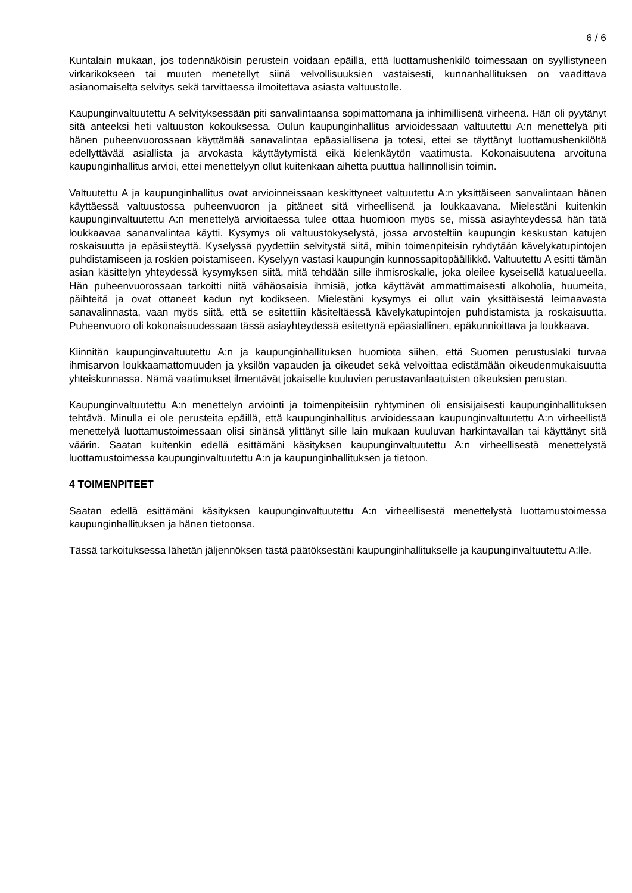6 / 6
Kuntalain mukaan, jos todennäköisin perustein voidaan epäillä, että luottamushenkilö toimessaan on syyllistyneen virkarikokseen tai muuten menetellyt siinä velvollisuuksien vastaisesti, kunnanhallituksen on vaadittava asianomaiselta selvitys sekä tarvittaessa ilmoitettava asiasta valtuustolle.
Kaupunginvaltuutettu A selvityksessään piti sanvalintaansa sopimattomana ja inhimillisenä virheenä. Hän oli pyytänyt sitä anteeksi heti valtuuston kokouksessa. Oulun kaupunginhallitus arvioidessaan valtuutettu A:n menettelyä piti hänen puheenvuorossaan käyttämää sanavalintaa epäasiallisena ja totesi, ettei se täyttänyt luottamushenkilöltä edellyttävää asiallista ja arvokasta käyttäytymistä eikä kielenkäytön vaatimusta. Kokonaisuutena arvoituna kaupunginhallitus arvioi, ettei menettelyyn ollut kuitenkaan aihetta puuttua hallinnollisin toimin.
Valtuutettu A ja kaupunginhallitus ovat arvioinneissaan keskittyneet valtuutettu A:n yksittäiseen sanvalintaan hänen käyttäessä valtuustossa puheenvuoron ja pitäneet sitä virheellisenä ja loukkaavana. Mielestäni kuitenkin kaupunginvaltuutettu A:n menettelyä arvioitaessa tulee ottaa huomioon myös se, missä asiayhteydessä hän tätä loukkaavaa sananvalintaa käytti. Kysymys oli valtuustokyselystä, jossa arvosteltiin kaupungin keskustan katujen roskaisuutta ja epäsiisteyttä. Kyselyssä pyydettiin selvitystä siitä, mihin toimenpiteisin ryhdytään kävelykatupintojen puhdistamiseen ja roskien poistamiseen. Kyselyyn vastasi kaupungin kunnossapitopäällikkö. Valtuutettu A esitti tämän asian käsittelyn yhteydessä kysymyksen siitä, mitä tehdään sille ihmisroskalle, joka oleilee kyseisellä katualueella. Hän puheenvuorossaan tarkoitti niitä vähäosaisia ihmisiä, jotka käyttävät ammattimaisesti alkoholia, huumeita, päihteitä ja ovat ottaneet kadun nyt kodikseen. Mielestäni kysymys ei ollut vain yksittäisestä leimaavasta sanavalinnasta, vaan myös siitä, että se esitettiin käsiteltäessä kävelykatupintojen puhdistamista ja roskaisuutta. Puheenvuoro oli kokonaisuudessaan tässä asiayhteydessä esitettynä epäasiallinen, epäkunnioittava ja loukkaava.
Kiinnitän kaupunginvaltuutettu A:n ja kaupunginhallituksen huomiota siihen, että Suomen perustuslaki turvaa ihmisarvon loukkaamattomuuden ja yksilön vapauden ja oikeudet sekä velvoittaa edistämään oikeudenmukaisuutta yhteiskunnassa. Nämä vaatimukset ilmentävät jokaiselle kuuluvien perustavanlaatuisten oikeuksien perustan.
Kaupunginvaltuutettu A:n menettelyn arviointi ja toimenpiteisiin ryhtyminen oli ensisijaisesti kaupunginhallituksen tehtävä. Minulla ei ole perusteita epäillä, että kaupunginhallitus arvioidessaan kaupunginvaltuutettu A:n virheellistä menettelyä luottamustoimessaan olisi sinänsä ylittänyt sille lain mukaan kuuluvan harkintavallan tai käyttänyt sitä väärin. Saatan kuitenkin edellä esittämäni käsityksen kaupunginvaltuutettu A:n virheellisestä menettelystä luottamustoimessa kaupunginvaltuutettu A:n ja kaupunginhallituksen ja tietoon.
4 TOIMENPITEET
Saatan edellä esittämäni käsityksen kaupunginvaltuutettu A:n virheellisestä menettelystä luottamustoimessa kaupunginhallituksen ja hänen tietoonsa.
Tässä tarkoituksessa lähetän jäljennöksen tästä päätöksestäni kaupunginhallitukselle ja kaupunginvaltuutettu A:lle.